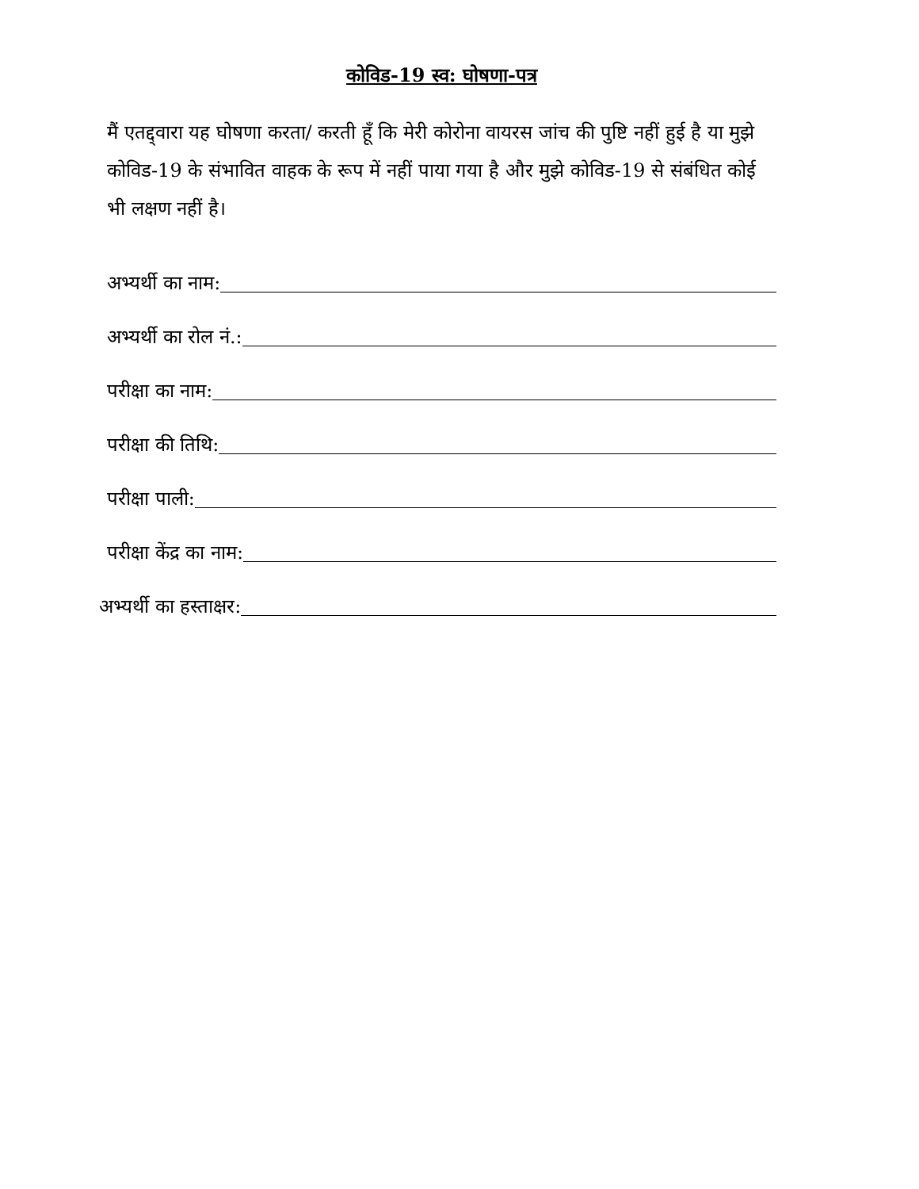कोविड-19 स्व: घोषणा-पत्र
मैं एतद्द्वारा यह घोषणा करता/ करती हूँ कि मेरी कोरोना वायरस जांच की पुष्टि नहीं हुई है या मुझे कोविड-19 के संभावित वाहक के रूप में नहीं पाया गया है और मुझे कोविड-19 से संबंधित कोई भी लक्षण नहीं है।
अभ्यर्थी का नाम:
अभ्यर्थी का रोल नं.:
परीक्षा का नाम:
परीक्षा की तिथि:
परीक्षा पाली:
परीक्षा केंद्र का नाम:
अभ्यर्थी का हस्ताक्षर: